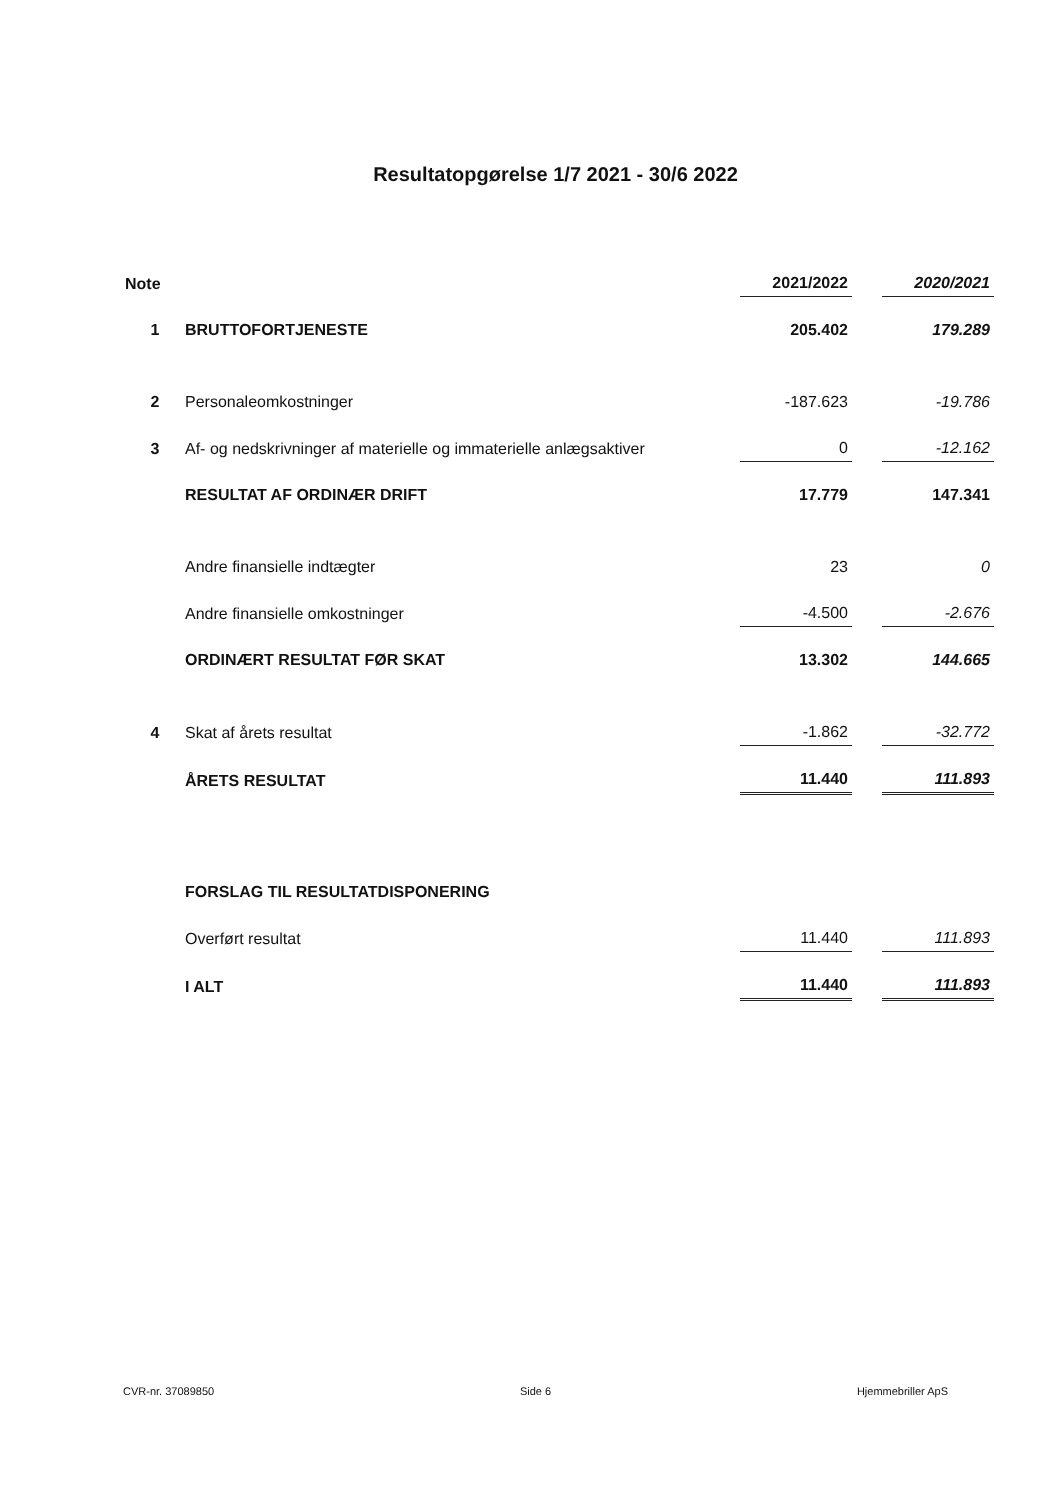Resultatopgørelse 1/7 2021 - 30/6 2022
| Note | | 2021/2022 | | 2020/2021 |
| 1 | BRUTTOFORTJENESTE | 205.402 | | 179.289 |
| 2 | Personaleomkostninger | -187.623 | | -19.786 |
| 3 | Af- og nedskrivninger af materielle og immaterielle anlægsaktiver | 0 | | -12.162 |
| | RESULTAT AF ORDINÆR DRIFT | 17.779 | | 147.341 |
| | Andre finansielle indtægter | 23 | | 0 |
| | Andre finansielle omkostninger | -4.500 | | -2.676 |
| | ORDINÆRT RESULTAT FØR SKAT | 13.302 | | 144.665 |
| 4 | Skat af årets resultat | -1.862 | | -32.772 |
| | ÅRETS RESULTAT | 11.440 | | 111.893 |
| | FORSLAG TIL RESULTATDISPONERING | | | |
| | Overført resultat | 11.440 | | 111.893 |
| | I ALT | 11.440 | | 111.893 |
CVR-nr. 37089850 Side 6 Hjemmebriller ApS